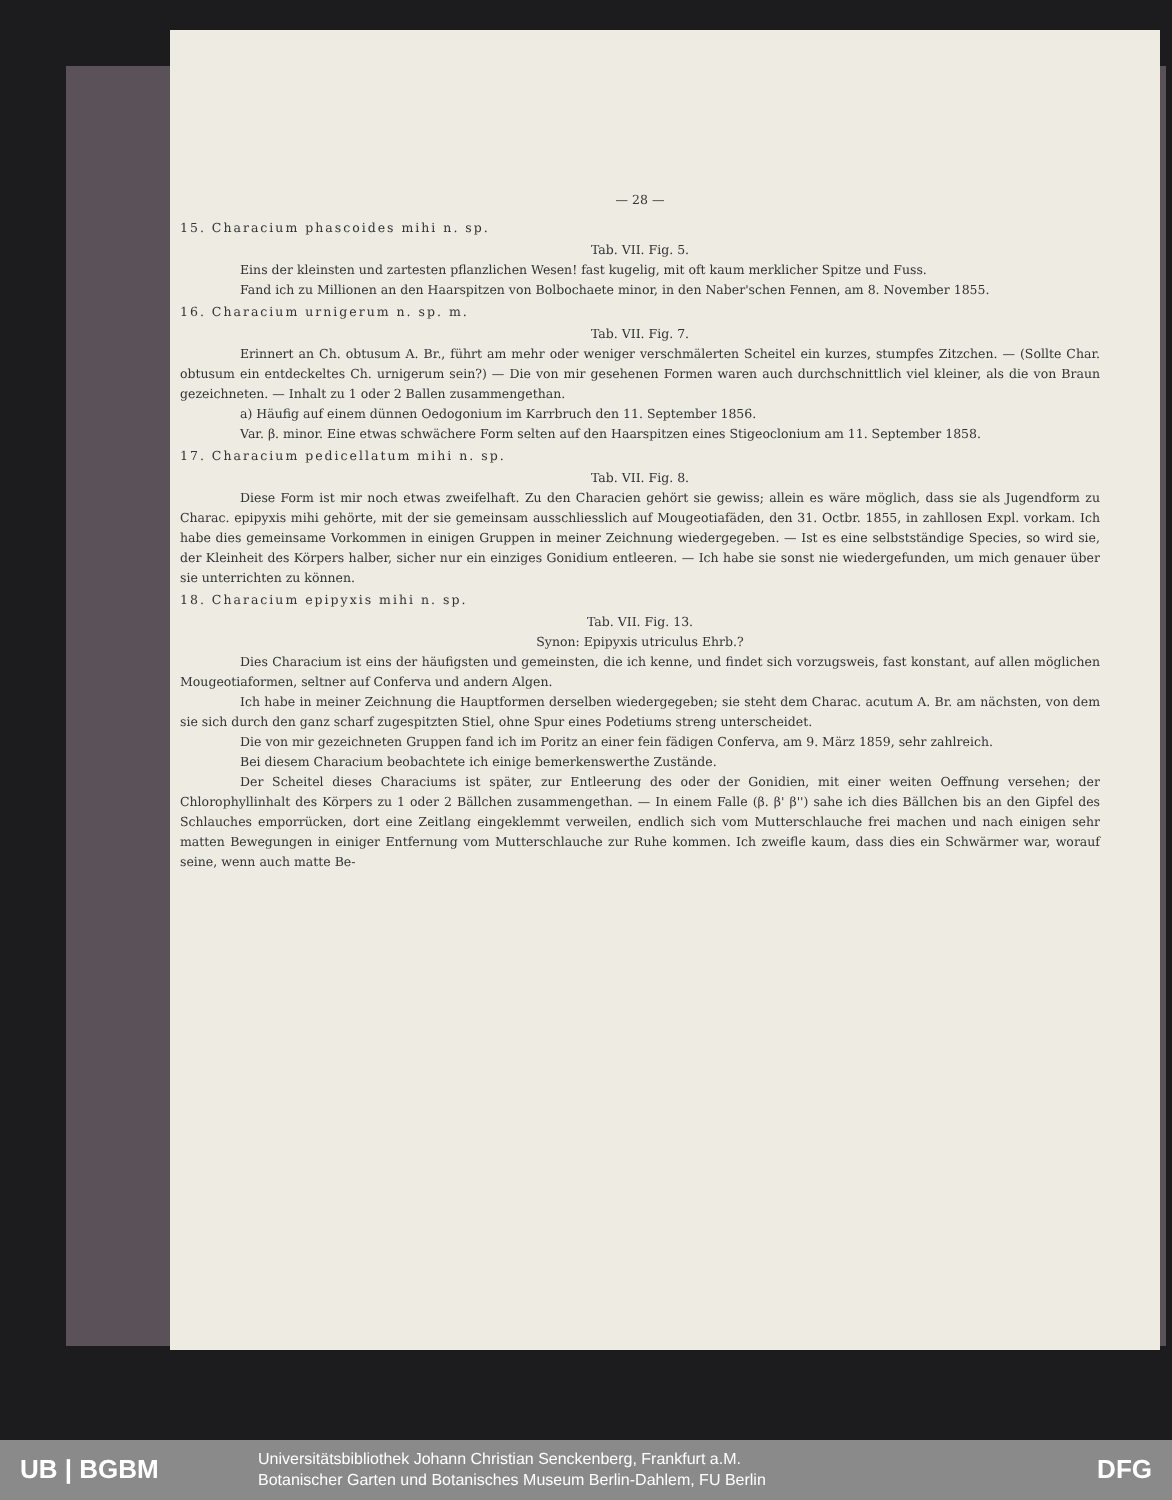— 28 —
15. Characium phascoides mihi n. sp.
Tab. VII. Fig. 5.
Eins der kleinsten und zartesten pflanzlichen Wesen! fast kugelig, mit oft kaum merklicher Spitze und Fuss.
Fand ich zu Millionen an den Haarspitzen von Bolbochaete minor, in den Naber'schen Fennen, am 8. November 1855.
16. Characium urnigerum n. sp. m.
Tab. VII. Fig. 7.
Erinnert an Ch. obtusum A. Br., führt am mehr oder weniger verschmälerten Scheitel ein kurzes, stumpfes Zitzchen. — (Sollte Char. obtusum ein entdeckeltes Ch. urnigerum sein?) — Die von mir gesehenen Formen waren auch durchschnittlich viel kleiner, als die von Braun gezeichneten. — Inhalt zu 1 oder 2 Ballen zusammengethan.
a) Häufig auf einem dünnen Oedogonium im Karrbruch den 11. September 1856.
Var. β. minor. Eine etwas schwächere Form selten auf den Haarspitzen eines Stigeoclonium am 11. September 1858.
17. Characium pedicellatum mihi n. sp.
Tab. VII. Fig. 8.
Diese Form ist mir noch etwas zweifelhaft. Zu den Characien gehört sie gewiss; allein es wäre möglich, dass sie als Jugendform zu Charac. epipyxis mihi gehörte, mit der sie gemeinsam ausschliesslich auf Mougeotiafäden, den 31. Octbr. 1855, in zahllosen Expl. vorkam. Ich habe dies gemeinsame Vorkommen in einigen Gruppen in meiner Zeichnung wiedergegeben. — Ist es eine selbstständige Species, so wird sie, der Kleinheit des Körpers halber, sicher nur ein einziges Gonidium entleeren. — Ich habe sie sonst nie wiedergefunden, um mich genauer über sie unterrichten zu können.
18. Characium epipyxis mihi n. sp.
Tab. VII. Fig. 13.
Synon: Epipyxis utriculus Ehrb.?
Dies Characium ist eins der häufigsten und gemeinsten, die ich kenne, und findet sich vorzugsweis, fast konstant, auf allen möglichen Mougeotiaformen, seltner auf Conferva und andern Algen.
Ich habe in meiner Zeichnung die Hauptformen derselben wiedergegeben; sie steht dem Charac. acutum A. Br. am nächsten, von dem sie sich durch den ganz scharf zugespitzten Stiel, ohne Spur eines Podetiums streng unterscheidet.
Die von mir gezeichneten Gruppen fand ich im Poritz an einer fein fädigen Conferva, am 9. März 1859, sehr zahlreich.
Bei diesem Characium beobachtete ich einige bemerkenswerthe Zustände.
Der Scheitel dieses Characiums ist später, zur Entleerung des oder der Gonidien, mit einer weiten Oeffnung versehen; der Chlorophyllinhalt des Körpers zu 1 oder 2 Bällchen zusammengethan. — In einem Falle (β. β' β'') sahe ich dies Bällchen bis an den Gipfel des Schlauches emporrücken, dort eine Zeitlang eingeklemmt verweilen, endlich sich vom Mutterschlauche frei machen und nach einigen sehr matten Bewegungen in einiger Entfernung vom Mutterschlauche zur Ruhe kommen. Ich zweifle kaum, dass dies ein Schwärmer war, worauf seine, wenn auch matte Be-
UB | BGBM
Universitätsbibliothek Johann Christian Senckenberg, Frankfurt a.M.
Botanischer Garten und Botanisches Museum Berlin-Dahlem, FU Berlin
DFG